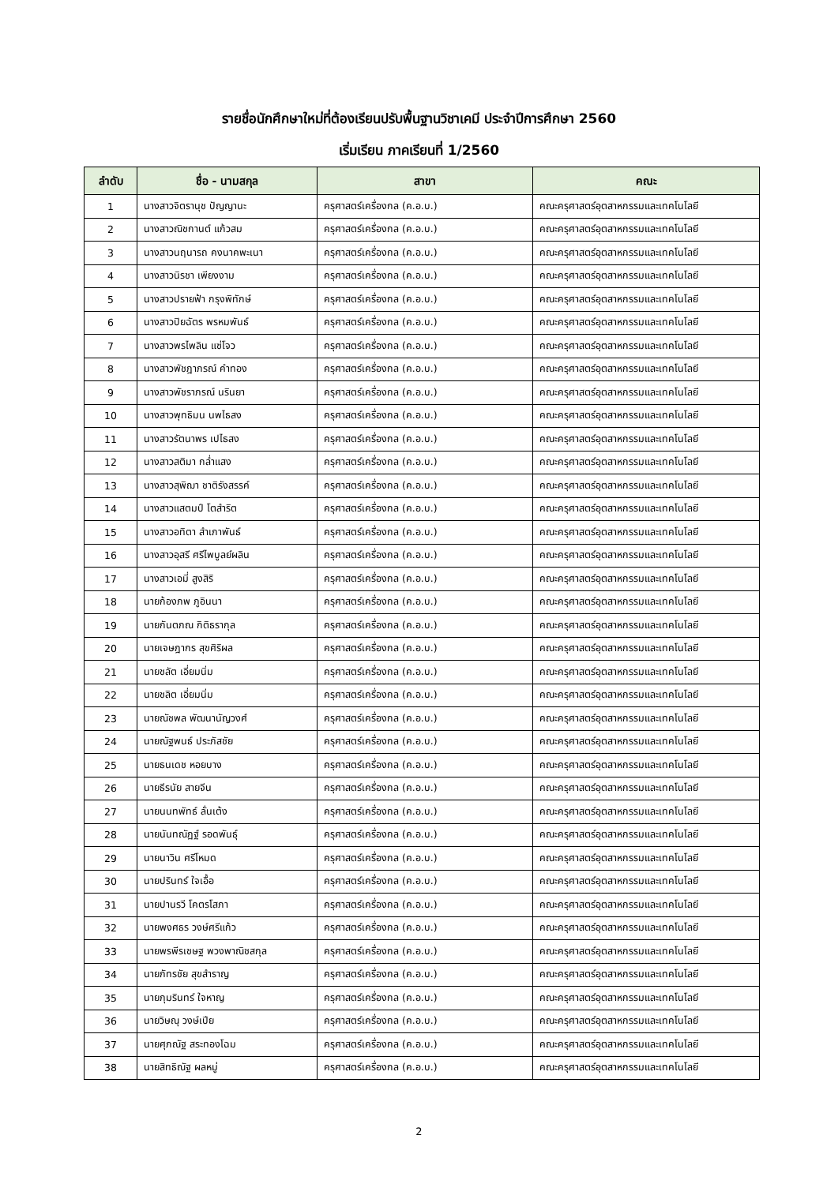รายชื่อนักศึกษาใหม่ที่ต้องเรียนปรับพื้นฐานวิชาเคมี ประจำปีการศึกษา 2560
เริ่มเรียน ภาคเรียนที่ 1/2560
| ลำดับ | ชื่อ - นามสกุล | สาขา | คณะ |
| --- | --- | --- | --- |
| 1 | นางสาวจิตรานุช ปัญญานะ | ครุศาสตร์เครื่องกล (ค.อ.บ.) | คณะครุศาสตร์อุตสาหกรรมและเทคโนโลยี |
| 2 | นางสาวณิชกานต์ แก้วสม | ครุศาสตร์เครื่องกล (ค.อ.บ.) | คณะครุศาสตร์อุตสาหกรรมและเทคโนโลยี |
| 3 | นางสาวนฤนารถ คงนาคพะเนา | ครุศาสตร์เครื่องกล (ค.อ.บ.) | คณะครุศาสตร์อุตสาหกรรมและเทคโนโลยี |
| 4 | นางสาวนิรชา เพียงงาม | ครุศาสตร์เครื่องกล (ค.อ.บ.) | คณะครุศาสตร์อุตสาหกรรมและเทคโนโลยี |
| 5 | นางสาวปรายฟ้า กรุงพิทักษ์ | ครุศาสตร์เครื่องกล (ค.อ.บ.) | คณะครุศาสตร์อุตสาหกรรมและเทคโนโลยี |
| 6 | นางสาวปิยฉัตร พรหมพันธ์ | ครุศาสตร์เครื่องกล (ค.อ.บ.) | คณะครุศาสตร์อุตสาหกรรมและเทคโนโลยี |
| 7 | นางสาวพรไพลิน แซ่โจว | ครุศาสตร์เครื่องกล (ค.อ.บ.) | คณะครุศาสตร์อุตสาหกรรมและเทคโนโลยี |
| 8 | นางสาวพัชฎาภรณ์ คำทอง | ครุศาสตร์เครื่องกล (ค.อ.บ.) | คณะครุศาสตร์อุตสาหกรรมและเทคโนโลยี |
| 9 | นางสาวพัชราภรณ์ นรินยา | ครุศาสตร์เครื่องกล (ค.อ.บ.) | คณะครุศาสตร์อุตสาหกรรมและเทคโนโลยี |
| 10 | นางสาวพุทธิมน นพไธสง | ครุศาสตร์เครื่องกล (ค.อ.บ.) | คณะครุศาสตร์อุตสาหกรรมและเทคโนโลยี |
| 11 | นางสาวรัตนาพร เปไธสง | ครุศาสตร์เครื่องกล (ค.อ.บ.) | คณะครุศาสตร์อุตสาหกรรมและเทคโนโลยี |
| 12 | นางสาวสติมา กล่ำแสง | ครุศาสตร์เครื่องกล (ค.อ.บ.) | คณะครุศาสตร์อุตสาหกรรมและเทคโนโลยี |
| 13 | นางสาวสุพิฌา ชาติรังสรรค์ | ครุศาสตร์เครื่องกล (ค.อ.บ.) | คณะครุศาสตร์อุตสาหกรรมและเทคโนโลยี |
| 14 | นางสาวแสตมป์ โตสำริต | ครุศาสตร์เครื่องกล (ค.อ.บ.) | คณะครุศาสตร์อุตสาหกรรมและเทคโนโลยี |
| 15 | นางสาวอทิตา สำเภาพันธ์ | ครุศาสตร์เครื่องกล (ค.อ.บ.) | คณะครุศาสตร์อุตสาหกรรมและเทคโนโลยี |
| 16 | นางสาวอุสรี ศรีไพบูลย์ผลิน | ครุศาสตร์เครื่องกล (ค.อ.บ.) | คณะครุศาสตร์อุตสาหกรรมและเทคโนโลยี |
| 17 | นางสาวเอมี่ สูงสิริ | ครุศาสตร์เครื่องกล (ค.อ.บ.) | คณะครุศาสตร์อุตสาหกรรมและเทคโนโลยี |
| 18 | นายก้องภพ ภูอินนา | ครุศาสตร์เครื่องกล (ค.อ.บ.) | คณะครุศาสตร์อุตสาหกรรมและเทคโนโลยี |
| 19 | นายกันตภณ กิติธรากุล | ครุศาสตร์เครื่องกล (ค.อ.บ.) | คณะครุศาสตร์อุตสาหกรรมและเทคโนโลยี |
| 20 | นายเจษฎากร สุขศิริผล | ครุศาสตร์เครื่องกล (ค.อ.บ.) | คณะครุศาสตร์อุตสาหกรรมและเทคโนโลยี |
| 21 | นายชลัต เอี่ยมนิ่ม | ครุศาสตร์เครื่องกล (ค.อ.บ.) | คณะครุศาสตร์อุตสาหกรรมและเทคโนโลยี |
| 22 | นายชลิต เอี่ยมนิ่ม | ครุศาสตร์เครื่องกล (ค.อ.บ.) | คณะครุศาสตร์อุตสาหกรรมและเทคโนโลยี |
| 23 | นายณัชพล พัฒนานัญวงศ์ | ครุศาสตร์เครื่องกล (ค.อ.บ.) | คณะครุศาสตร์อุตสาหกรรมและเทคโนโลยี |
| 24 | นายณัฐพนธ์ ประภัสชัย | ครุศาสตร์เครื่องกล (ค.อ.บ.) | คณะครุศาสตร์อุตสาหกรรมและเทคโนโลยี |
| 25 | นายธนเดช หอยบาง | ครุศาสตร์เครื่องกล (ค.อ.บ.) | คณะครุศาสตร์อุตสาหกรรมและเทคโนโลยี |
| 26 | นายธีรนัย สายจีน | ครุศาสตร์เครื่องกล (ค.อ.บ.) | คณะครุศาสตร์อุตสาหกรรมและเทคโนโลยี |
| 27 | นายนนทพัทธ์ ลั่นเต้ง | ครุศาสตร์เครื่องกล (ค.อ.บ.) | คณะครุศาสตร์อุตสาหกรรมและเทคโนโลยี |
| 28 | นายนันทณัฏฐ์ รอดพันธุ์ | ครุศาสตร์เครื่องกล (ค.อ.บ.) | คณะครุศาสตร์อุตสาหกรรมและเทคโนโลยี |
| 29 | นายนาวิน ศรีโหมด | ครุศาสตร์เครื่องกล (ค.อ.บ.) | คณะครุศาสตร์อุตสาหกรรมและเทคโนโลยี |
| 30 | นายปรินทร์ ใจเอื้อ | ครุศาสตร์เครื่องกล (ค.อ.บ.) | คณะครุศาสตร์อุตสาหกรรมและเทคโนโลยี |
| 31 | นายปานรวี โคตรโสภา | ครุศาสตร์เครื่องกล (ค.อ.บ.) | คณะครุศาสตร์อุตสาหกรรมและเทคโนโลยี |
| 32 | นายพงศธร วงษ์ศรีแก้ว | ครุศาสตร์เครื่องกล (ค.อ.บ.) | คณะครุศาสตร์อุตสาหกรรมและเทคโนโลยี |
| 33 | นายพรพีรเชษฐ พวงพาณิชสกุล | ครุศาสตร์เครื่องกล (ค.อ.บ.) | คณะครุศาสตร์อุตสาหกรรมและเทคโนโลยี |
| 34 | นายภัทรชัย สุขสำราญ | ครุศาสตร์เครื่องกล (ค.อ.บ.) | คณะครุศาสตร์อุตสาหกรรมและเทคโนโลยี |
| 35 | นายภุมรินทร์ ใจหาญ | ครุศาสตร์เครื่องกล (ค.อ.บ.) | คณะครุศาสตร์อุตสาหกรรมและเทคโนโลยี |
| 36 | นายวิษณุ วงษ์เปีย | ครุศาสตร์เครื่องกล (ค.อ.บ.) | คณะครุศาสตร์อุตสาหกรรมและเทคโนโลยี |
| 37 | นายศุภณัฐ สระทองโฉม | ครุศาสตร์เครื่องกล (ค.อ.บ.) | คณะครุศาสตร์อุตสาหกรรมและเทคโนโลยี |
| 38 | นายสิทธิณัฐ ผลหมู่ | ครุศาสตร์เครื่องกล (ค.อ.บ.) | คณะครุศาสตร์อุตสาหกรรมและเทคโนโลยี |
2